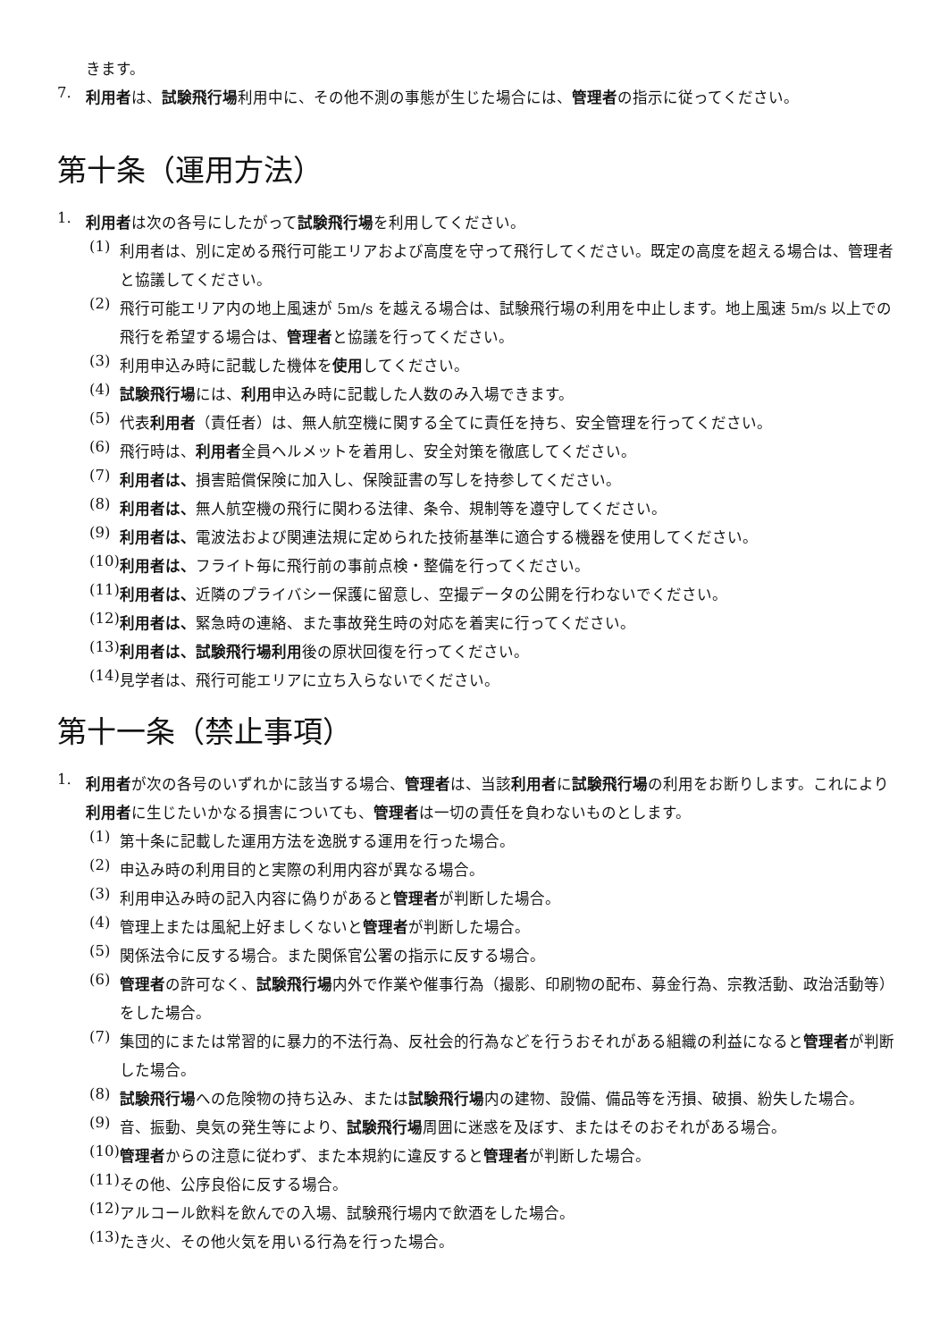きます。
7.
利用者は、試験飛行場利用中に、その他不測の事態が生じた場合には、管理者の指示に従ってください。
第十条（運用方法）
1.
利用者は次の各号にしたがって試験飛行場を利用してください。
(1)
利用者は、別に定める飛行可能エリアおよび高度を守って飛行してください。既定の高度を超える場合は、管理者と協議してください。
(2)
飛行可能エリア内の地上風速が 5m/s を越える場合は、試験飛行場の利用を中止します。地上風速 5m/s 以上での飛行を希望する場合は、管理者と協議を行ってください。
(3)
利用申込み時に記載した機体を使用してください。
(4)
試験飛行場には、利用申込み時に記載した人数のみ入場できます。
(5)
代表利用者（責任者）は、無人航空機に関する全てに責任を持ち、安全管理を行ってください。
(6)
飛行時は、利用者全員ヘルメットを着用し、安全対策を徹底してください。
(7)
利用者は、損害賠償保険に加入し、保険証書の写しを持参してください。
(8)
利用者は、無人航空機の飛行に関わる法律、条令、規制等を遵守してください。
(9)
利用者は、電波法および関連法規に定められた技術基準に適合する機器を使用してください。
(10)
利用者は、フライト毎に飛行前の事前点検・整備を行ってください。
(11)
利用者は、近隣のプライバシー保護に留意し、空撮データの公開を行わないでください。
(12)
利用者は、緊急時の連絡、また事故発生時の対応を着実に行ってください。
(13)
利用者は、試験飛行場利用後の原状回復を行ってください。
(14)
見学者は、飛行可能エリアに立ち入らないでください。
第十一条（禁止事項）
1.
利用者が次の各号のいずれかに該当する場合、管理者は、当該利用者に試験飛行場の利用をお断りします。これにより利用者に生じたいかなる損害についても、管理者は一切の責任を負わないものとします。
(1)
第十条に記載した運用方法を逸脱する運用を行った場合。
(2)
申込み時の利用目的と実際の利用内容が異なる場合。
(3)
利用申込み時の記入内容に偽りがあると管理者が判断した場合。
(4)
管理上または風紀上好ましくないと管理者が判断した場合。
(5)
関係法令に反する場合。また関係官公署の指示に反する場合。
(6)
管理者の許可なく、試験飛行場内外で作業や催事行為（撮影、印刷物の配布、募金行為、宗教活動、政治活動等）をした場合。
(7)
集団的にまたは常習的に暴力的不法行為、反社会的行為などを行うおそれがある組織の利益になると管理者が判断した場合。
(8)
試験飛行場への危険物の持ち込み、または試験飛行場内の建物、設備、備品等を汚損、破損、紛失した場合。
(9)
音、振動、臭気の発生等により、試験飛行場周囲に迷惑を及ぼす、またはそのおそれがある場合。
(10)
管理者からの注意に従わず、また本規約に違反すると管理者が判断した場合。
(11)
その他、公序良俗に反する場合。
(12)
アルコール飲料を飲んでの入場、試験飛行場内で飲酒をした場合。
(13)
たき火、その他火気を用いる行為を行った場合。